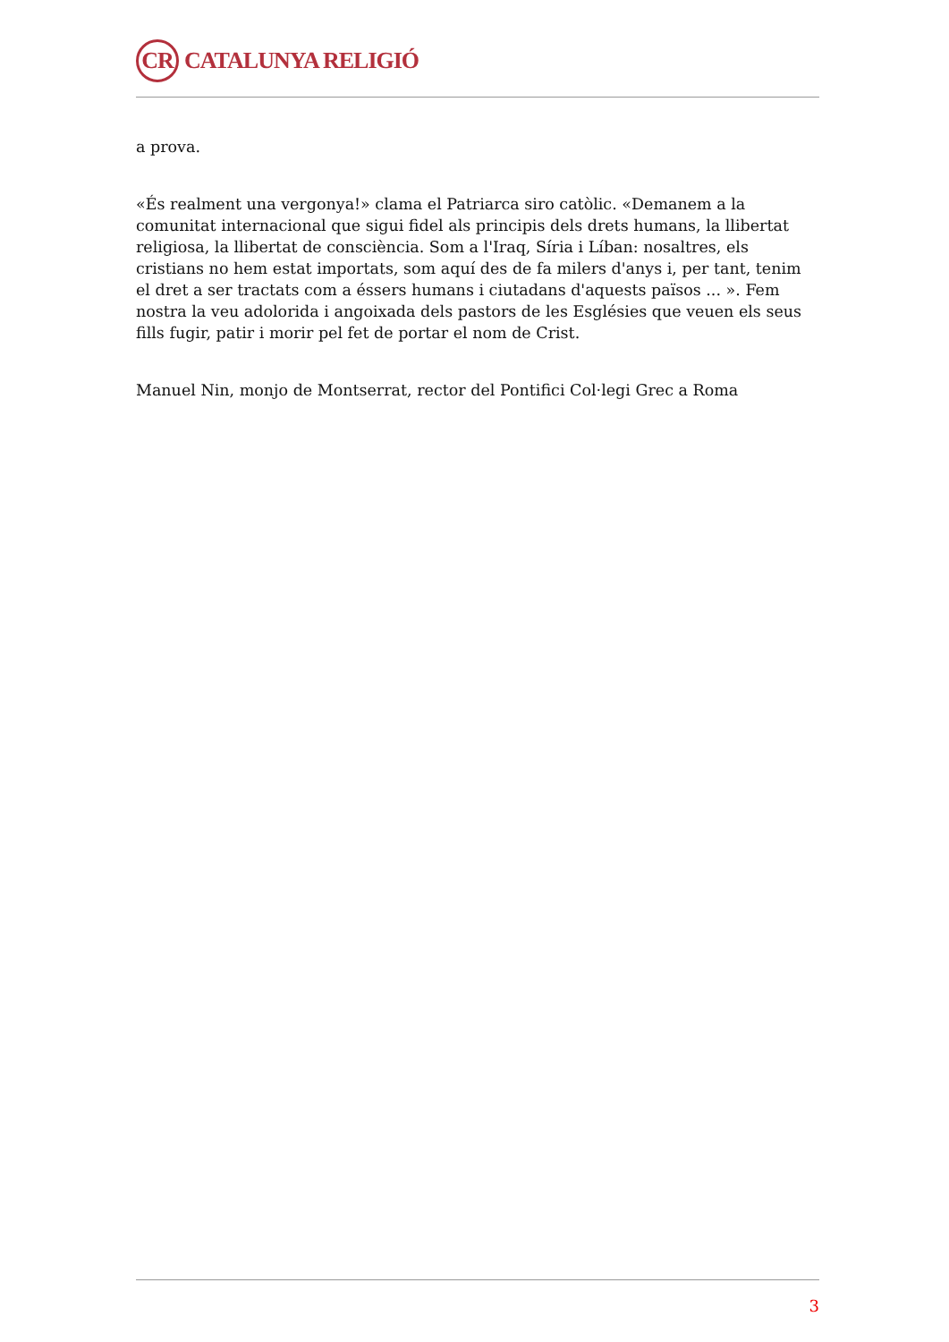CR
CATALUNYA RELIGIÓ
a prova.
«És realment una vergonya!» clama el Patriarca siro catòlic. «Demanem a la comunitat internacional que sigui fidel als principis dels drets humans, la llibertat religiosa, la llibertat de consciència. Som a l'Iraq, Síria i Líban: nosaltres, els cristians no hem estat importats, som aquí des de fa milers d'anys i, per tant, tenim el dret a ser tractats com a éssers humans i ciutadans d'aquests països ... ». Fem nostra la veu adolorida i angoixada dels pastors de les Esglésies que veuen els seus fills fugir, patir i morir pel fet de portar el nom de Crist.
Manuel Nin, monjo de Montserrat, rector del Pontifici Col·legi Grec a Roma
3